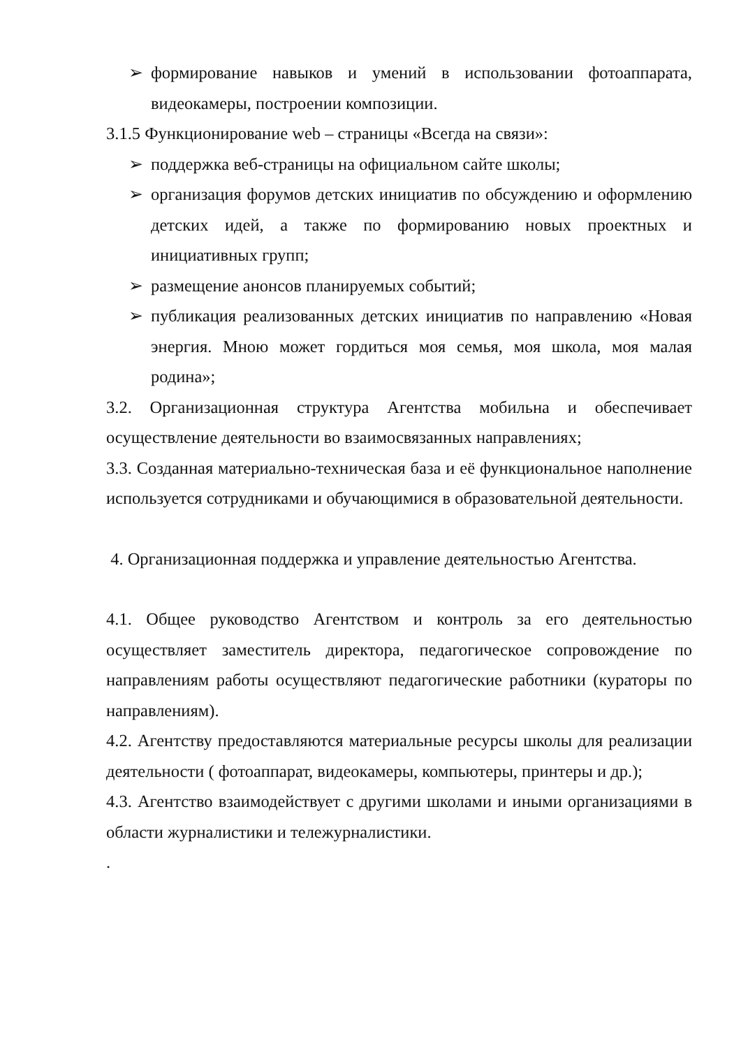➢ формирование навыков и умений в использовании фотоаппарата, видеокамеры, построении композиции.
3.1.5 Функционирование web – страницы «Всегда на связи»:
➢ поддержка веб-страницы на официальном сайте школы;
➢ организация форумов детских инициатив по обсуждению и оформлению детских идей, а также по формированию новых проектных и инициативных групп;
➢ размещение анонсов планируемых событий;
➢ публикация реализованных детских инициатив по направлению «Новая энергия. Мною может гордиться моя семья, моя школа, моя малая родина»;
3.2. Организационная структура Агентства мобильна и обеспечивает осуществление деятельности во взаимосвязанных направлениях;
3.3. Созданная материально-техническая база и её функциональное наполнение используется сотрудниками и обучающимися в образовательной деятельности.
4. Организационная поддержка и управление деятельностью Агентства.
4.1. Общее руководство Агентством и контроль за его деятельностью осуществляет заместитель директора, педагогическое сопровождение по направлениям работы осуществляют педагогические работники (кураторы по направлениям).
4.2. Агентству предоставляются материальные ресурсы школы для реализации деятельности ( фотоаппарат, видеокамеры, компьютеры, принтеры и др.);
4.3. Агентство взаимодействует с другими школами и иными организациями в области журналистики и тележурналистики.
.